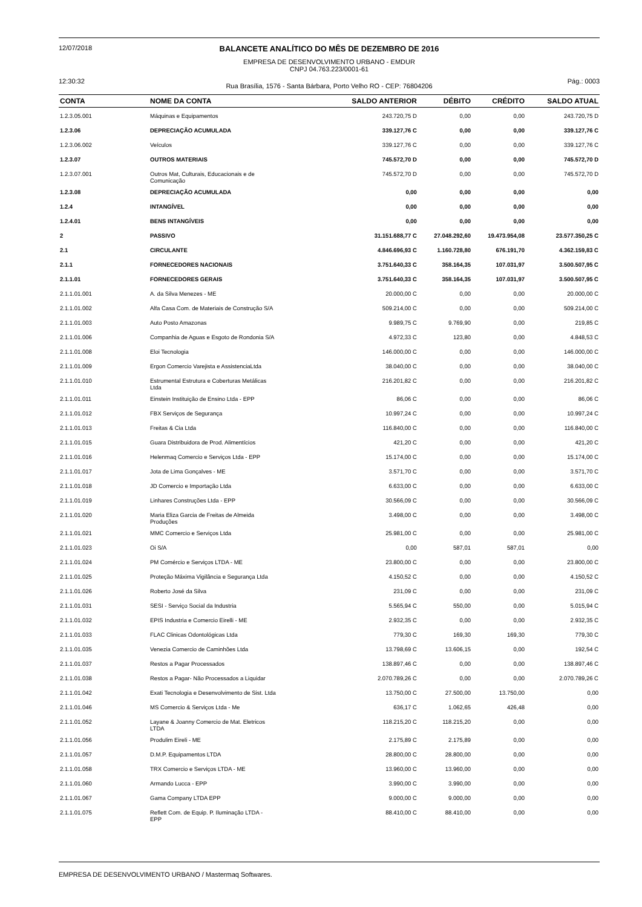12/07/2018
BALANCETE ANALÍTICO DO MÊS DE DEZEMBRO DE 2016
EMPRESA DE DESENVOLVIMENTO URBANO - EMDUR
CNPJ 04.763.223/0001-61
12:30:32 Rua Brasília, 1576 - Santa Bárbara, Porto Velho RO - CEP: 76804206
Pág.: 0003
| CONTA | NOME DA CONTA | SALDO ANTERIOR | DÉBITO | CRÉDITO | SALDO ATUAL |
| --- | --- | --- | --- | --- | --- |
| 1.2.3.05.001 | Máquinas e Equipamentos | 243.720,75 D | 0,00 | 0,00 | 243.720,75 D |
| 1.2.3.06 | DEPRECIAÇÃO ACUMULADA | 339.127,76 C | 0,00 | 0,00 | 339.127,76 C |
| 1.2.3.06.002 | Veículos | 339.127,76 C | 0,00 | 0,00 | 339.127,76 C |
| 1.2.3.07 | OUTROS MATERIAIS | 745.572,70 D | 0,00 | 0,00 | 745.572,70 D |
| 1.2.3.07.001 | Outros Mat, Culturais, Educacionais e de Comunicação | 745.572,70 D | 0,00 | 0,00 | 745.572,70 D |
| 1.2.3.08 | DEPRECIAÇÃO ACUMULADA | 0,00 | 0,00 | 0,00 | 0,00 |
| 1.2.4 | INTANGÍVEL | 0,00 | 0,00 | 0,00 | 0,00 |
| 1.2.4.01 | BENS INTANGÍVEIS | 0,00 | 0,00 | 0,00 | 0,00 |
| 2 | PASSIVO | 31.151.688,77 C | 27.048.292,60 | 19.473.954,08 | 23.577.350,25 C |
| 2.1 | CIRCULANTE | 4.846.696,93 C | 1.160.728,80 | 676.191,70 | 4.362.159,83 C |
| 2.1.1 | FORNECEDORES NACIONAIS | 3.751.640,33 C | 358.164,35 | 107.031,97 | 3.500.507,95 C |
| 2.1.1.01 | FORNECEDORES GERAIS | 3.751.640,33 C | 358.164,35 | 107.031,97 | 3.500.507,95 C |
| 2.1.1.01.001 | A. da Silva Menezes - ME | 20.000,00 C | 0,00 | 0,00 | 20.000,00 C |
| 2.1.1.01.002 | Alfa Casa Com. de Materiais de Construção S/A | 509.214,00 C | 0,00 | 0,00 | 509.214,00 C |
| 2.1.1.01.003 | Auto Posto Amazonas | 9.989,75 C | 9.769,90 | 0,00 | 219,85 C |
| 2.1.1.01.006 | Companhia de Aguas e Esgoto de Rondonia S/A | 4.972,33 C | 123,80 | 0,00 | 4.848,53 C |
| 2.1.1.01.008 | Eloi Tecnologia | 146.000,00 C | 0,00 | 0,00 | 146.000,00 C |
| 2.1.1.01.009 | Ergon Comercio Varejista e AssistenciaLtda | 38.040,00 C | 0,00 | 0,00 | 38.040,00 C |
| 2.1.1.01.010 | Estrumental Estrutura e Coberturas Metálicas Ltda | 216.201,82 C | 0,00 | 0,00 | 216.201,82 C |
| 2.1.1.01.011 | Einstein Instituição de Ensino Ltda - EPP | 86,06 C | 0,00 | 0,00 | 86,06 C |
| 2.1.1.01.012 | FBX Serviços de Segurança | 10.997,24 C | 0,00 | 0,00 | 10.997,24 C |
| 2.1.1.01.013 | Freitas & Cia Ltda | 116.840,00 C | 0,00 | 0,00 | 116.840,00 C |
| 2.1.1.01.015 | Guara Distribuidora de Prod. Alimentícios | 421,20 C | 0,00 | 0,00 | 421,20 C |
| 2.1.1.01.016 | Helenmaq Comercio e Serviços Ltda - EPP | 15.174,00 C | 0,00 | 0,00 | 15.174,00 C |
| 2.1.1.01.017 | Jota de Lima Gonçalves - ME | 3.571,70 C | 0,00 | 0,00 | 3.571,70 C |
| 2.1.1.01.018 | JD Comercio e Importação Ltda | 6.633,00 C | 0,00 | 0,00 | 6.633,00 C |
| 2.1.1.01.019 | Linhares Construções Ltda - EPP | 30.566,09 C | 0,00 | 0,00 | 30.566,09 C |
| 2.1.1.01.020 | Maria Eliza Garcia de Freitas de Almeida Produções | 3.498,00 C | 0,00 | 0,00 | 3.498,00 C |
| 2.1.1.01.021 | MMC Comercio e Serviços Ltda | 25.981,00 C | 0,00 | 0,00 | 25.981,00 C |
| 2.1.1.01.023 | Oi S/A | 0,00 | 587,01 | 587,01 | 0,00 |
| 2.1.1.01.024 | PM Comércio e Serviços LTDA - ME | 23.800,00 C | 0,00 | 0,00 | 23.800,00 C |
| 2.1.1.01.025 | Proteção Máxima Vigilância e Segurança Ltda | 4.150,52 C | 0,00 | 0,00 | 4.150,52 C |
| 2.1.1.01.026 | Roberto José da Silva | 231,09 C | 0,00 | 0,00 | 231,09 C |
| 2.1.1.01.031 | SESI - Serviço Social da Industria | 5.565,94 C | 550,00 | 0,00 | 5.015,94 C |
| 2.1.1.01.032 | EPIS Industria e Comercio Eirelli - ME | 2.932,35 C | 0,00 | 0,00 | 2.932,35 C |
| 2.1.1.01.033 | FLAC Clinicas Odontológicas Ltda | 779,30 C | 169,30 | 169,30 | 779,30 C |
| 2.1.1.01.035 | Venezia Comercio de Caminhões Ltda | 13.798,69 C | 13.606,15 | 0,00 | 192,54 C |
| 2.1.1.01.037 | Restos a Pagar Processados | 138.897,46 C | 0,00 | 0,00 | 138.897,46 C |
| 2.1.1.01.038 | Restos a Pagar- Não Processados a Liquidar | 2.070.789,26 C | 0,00 | 0,00 | 2.070.789,26 C |
| 2.1.1.01.042 | Exati Tecnologia e Desenvolvimento de Sist. Ltda | 13.750,00 C | 27.500,00 | 13.750,00 | 0,00 |
| 2.1.1.01.046 | MS Comercio & Serviços Ltda - Me | 636,17 C | 1.062,65 | 426,48 | 0,00 |
| 2.1.1.01.052 | Layane & Joanny Comercio de Mat. Eletricos LTDA | 118.215,20 C | 118.215,20 | 0,00 | 0,00 |
| 2.1.1.01.056 | Produlim Eireli - ME | 2.175,89 C | 2.175,89 | 0,00 | 0,00 |
| 2.1.1.01.057 | D.M.P. Equipamentos LTDA | 28.800,00 C | 28.800,00 | 0,00 | 0,00 |
| 2.1.1.01.058 | TRX Comercio e Serviços LTDA - ME | 13.960,00 C | 13.960,00 | 0,00 | 0,00 |
| 2.1.1.01.060 | Armando Lucca - EPP | 3.990,00 C | 3.990,00 | 0,00 | 0,00 |
| 2.1.1.01.067 | Gama Company LTDA EPP | 9.000,00 C | 9.000,00 | 0,00 | 0,00 |
| 2.1.1.01.075 | Reflett Com. de Equip. P. Iluminação LTDA - EPP | 88.410,00 C | 88.410,00 | 0,00 | 0,00 |
EMPRESA DE DESENVOLVIMENTO URBANO / Mastermaq Softwares.